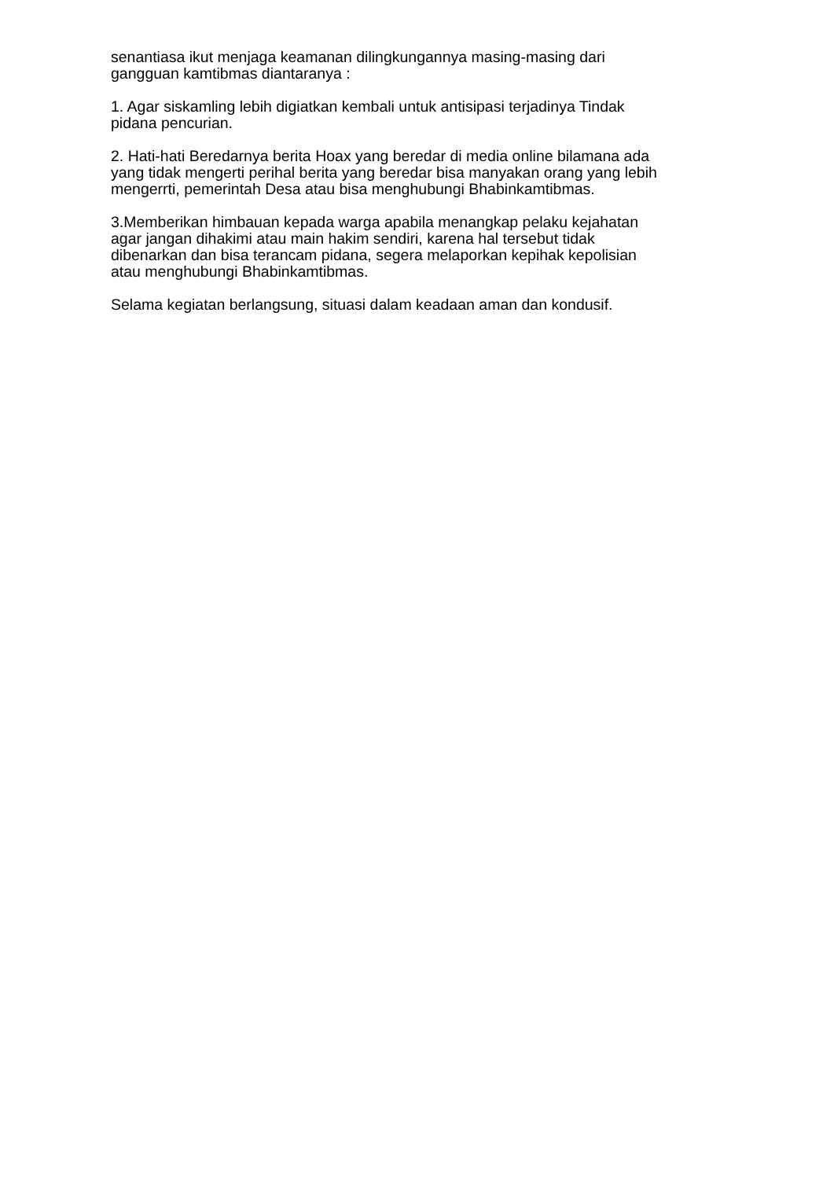senantiasa ikut menjaga keamanan dilingkungannya masing-masing dari
gangguan kamtibmas diantaranya :
1. Agar siskamling lebih digiatkan kembali untuk antisipasi terjadinya Tindak
pidana pencurian.
2. Hati-hati Beredarnya berita Hoax yang beredar di media online bilamana ada
yang tidak mengerti perihal berita yang beredar bisa manyakan orang yang lebih
mengerrti, pemerintah Desa atau bisa menghubungi Bhabinkamtibmas.
3.Memberikan himbauan kepada warga apabila menangkap pelaku kejahatan
agar jangan dihakimi atau main hakim sendiri, karena hal tersebut tidak
dibenarkan dan bisa terancam pidana, segera melaporkan kepihak kepolisian
atau menghubungi Bhabinkamtibmas.
Selama kegiatan berlangsung, situasi dalam keadaan aman dan kondusif.